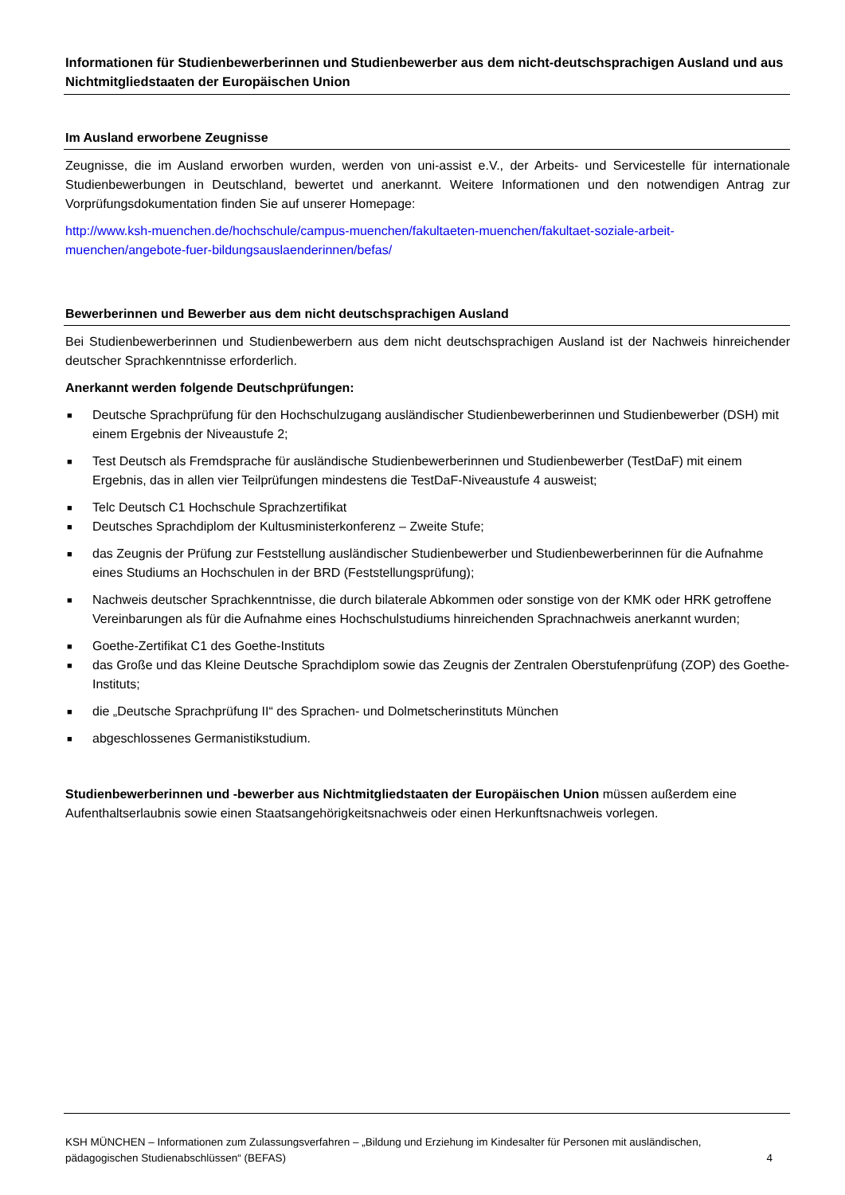Informationen für Studienbewerberinnen und Studienbewerber aus dem nicht-deutschsprachigen Ausland und aus Nichtmitgliedstaaten der Europäischen Union
Im Ausland erworbene Zeugnisse
Zeugnisse, die im Ausland erworben wurden, werden von uni-assist e.V., der Arbeits- und Servicestelle für internationale Studienbewerbungen in Deutschland, bewertet und anerkannt. Weitere Informationen und den notwendigen Antrag zur Vorprüfungsdokumentation finden Sie auf unserer Homepage:
http://www.ksh-muenchen.de/hochschule/campus-muenchen/fakultaeten-muenchen/fakultaet-soziale-arbeit-muenchen/angebote-fuer-bildungsauslaenderinnen/befas/
Bewerberinnen und Bewerber aus dem nicht deutschsprachigen Ausland
Bei Studienbewerberinnen und Studienbewerbern aus dem nicht deutschsprachigen Ausland ist der Nachweis hinreichender deutscher Sprachkenntnisse erforderlich.
Anerkannt werden folgende Deutschprüfungen:
■ Deutsche Sprachprüfung für den Hochschulzugang ausländischer Studienbewerberinnen und Studienbewerber (DSH) mit einem Ergebnis der Niveaustufe 2;
■ Test Deutsch als Fremdsprache für ausländische Studienbewerberinnen und Studienbewerber (TestDaF) mit einem Ergebnis, das in allen vier Teilprüfungen mindestens die TestDaF-Niveaustufe 4 ausweist;
■ Telc Deutsch C1 Hochschule Sprachzertifikat
■ Deutsches Sprachdiplom der Kultusministerkonferenz – Zweite Stufe;
■ das Zeugnis der Prüfung zur Feststellung ausländischer Studienbewerber und Studienbewerberinnen für die Aufnahme eines Studiums an Hochschulen in der BRD (Feststellungsprüfung);
■ Nachweis deutscher Sprachkenntnisse, die durch bilaterale Abkommen oder sonstige von der KMK oder HRK getroffene Vereinbarungen als für die Aufnahme eines Hochschulstudiums hinreichenden Sprachnachweis anerkannt wurden;
■ Goethe-Zertifikat C1 des Goethe-Instituts
■ das Große und das Kleine Deutsche Sprachdiplom sowie das Zeugnis der Zentralen Oberstufenprüfung (ZOP) des Goethe-Instituts;
■ die „Deutsche Sprachprüfung II“ des Sprachen- und Dolmetscherinstituts München
■ abgeschlossenes Germanistikstudium.
Studienbewerberinnen und -bewerber aus Nichtmitgliedstaaten der Europäischen Union müssen außerdem eine Aufenthaltserlaubnis sowie einen Staatsangehörigkeitsnachweis oder einen Herkunftsnachweis vorlegen.
KSH MÜNCHEN – Informationen zum Zulassungsverfahren – „Bildung und Erziehung im Kindesalter für Personen mit ausländischen,
pädagogischen Studienabschlüssen“ (BEFAS) 4